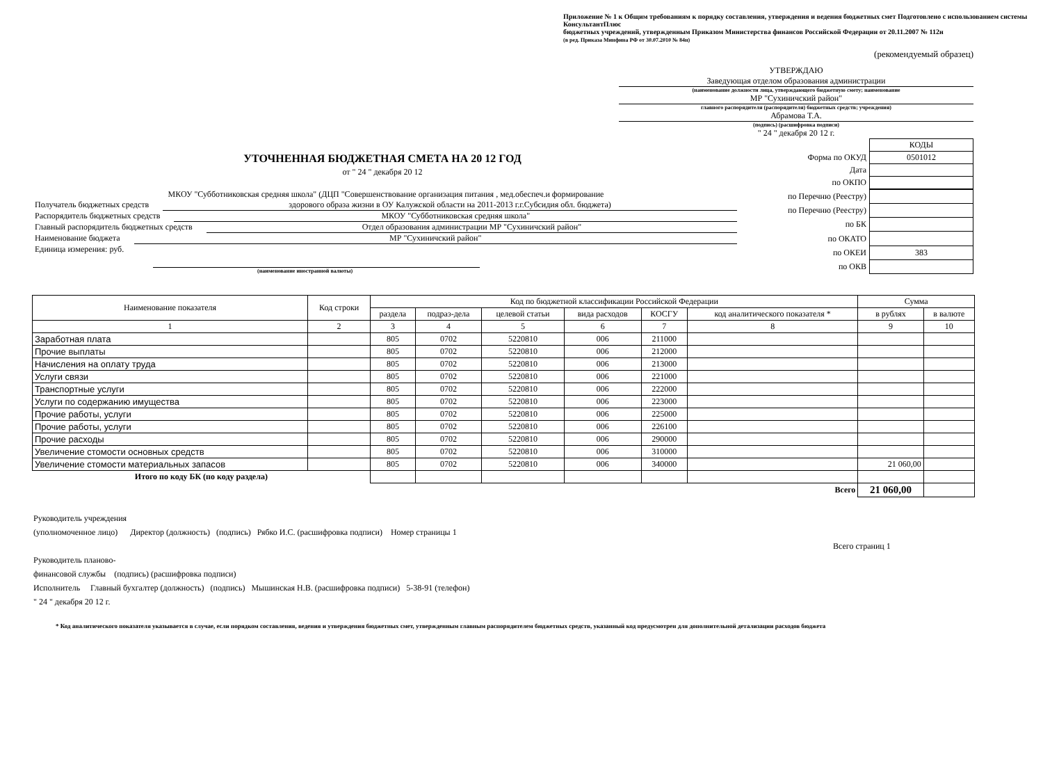Приложение № 1 к Общим требованиям к порядку составления, утверждения и ведения бюджетных смет Подготовлено с использованием системы КонсультантПлюс
бюджетных учреждений, утвержденным Приказом Министерства финансов Российской Федерации от 20.11.2007 № 112н
(в ред. Приказа Минфина РФ от 30.07.2010 № 84н)
(рекомендуемый образец)
УТВЕРЖДАЮ
Заведующая отделом образования администрации
(наименование должности лица, утверждающего бюджетную смету; наименование
МР "Сухиничский район"
главного распорядителя (распорядителя) бюджетных средств; учреждения)
Абрамова Т.А.
(подпись) (расшифровка подписи)
" 24 " декабря 20 12 г.
УТОЧНЕННАЯ БЮДЖЕТНАЯ СМЕТА НА 20 12 ГОД
от " 24 " декабря 20 12
| | КОДЫ |
| Форма по ОКУД | 0501012 |
| Дата | |
| по ОКПО | |
МКОУ "Субботниковская средняя школа" (ДЦП "Совершенствование организация питания , мед.обеспеч.и формирование
Получатель бюджетных средств здорового образа жизни в ОУ Калужской области на 2011-2013 г.г.Субсидия обл. бюджета)
Распорядитель бюджетных средств МКОУ "Субботниковская средняя школа"
Главный распорядитель бюджетных средств Отдел образования администрации МР "Сухиничский район"
Наименование бюджета МР "Сухиничский район"
Единица измерения: руб.
(наименование иностранной валюты)
| по Перечню (Реестру) | |
| по Перечню (Реестру) | |
| по БК | |
| по ОКАТО | |
| по ОКЕИ | 383 |
| по ОКВ | |
| Наименование показателя | Код строки | Код по бюджетной классификации Российской Федерации | | | | | | Сумма | |
| --- | --- | --- | --- | --- | --- | --- | --- | --- | --- |
| | | раздела | подраз-дела | целевой статьи | вида расходов | КОСГУ | код аналитического показателя * | в рублях | в валюте |
| 1 | 2 | 3 | 4 | 5 | 6 | 7 | 8 | 9 | 10 |
| Заработная плата | | 805 | 0702 | 5220810 | 006 | 211000 | | | |
| Прочие выплаты | | 805 | 0702 | 5220810 | 006 | 212000 | | | |
| Начисления на оплату труда | | 805 | 0702 | 5220810 | 006 | 213000 | | | |
| Услуги связи | | 805 | 0702 | 5220810 | 006 | 221000 | | | |
| Транспортные услуги | | 805 | 0702 | 5220810 | 006 | 222000 | | | |
| Услуги по содержанию имущества | | 805 | 0702 | 5220810 | 006 | 223000 | | | |
| Прочие работы, услуги | | 805 | 0702 | 5220810 | 006 | 225000 | | | |
| Прочие работы, услуги | | 805 | 0702 | 5220810 | 006 | 226100 | | | |
| Прочие расходы | | 805 | 0702 | 5220810 | 006 | 290000 | | | |
| Увеличение стомости основных средств | | 805 | 0702 | 5220810 | 006 | 310000 | | | |
| Увеличение стомости материальных запасов | | 805 | 0702 | 5220810 | 006 | 340000 | | 21 060,00 | |
| Итого по коду БК (по коду раздела) | | | | | | | | | |
| Всего | | | | | | | | 21 060,00 | |
Руководитель учреждения
(уполномоченное лицо) Директор (должность) (подпись) Рябко И.С. (расшифровка подписи) Номер страницы 1
Всего страниц 1
Руководитель планово-
финансовой службы (подпись) (расшифровка подписи)
Исполнитель Главный бухгалтер (должность) (подпись) Мышинская Н.В. (расшифровка подписи) 5-38-91 (телефон)
" 24 " декабря 20 12 г.
* Код аналитического показателя указывается в случае, если порядком составления, ведения и утверждения бюджетных смет, утвержденным главным распорядителем бюджетных средств, указанный код предусмотрен для дополнительной детализации расходов бюджета